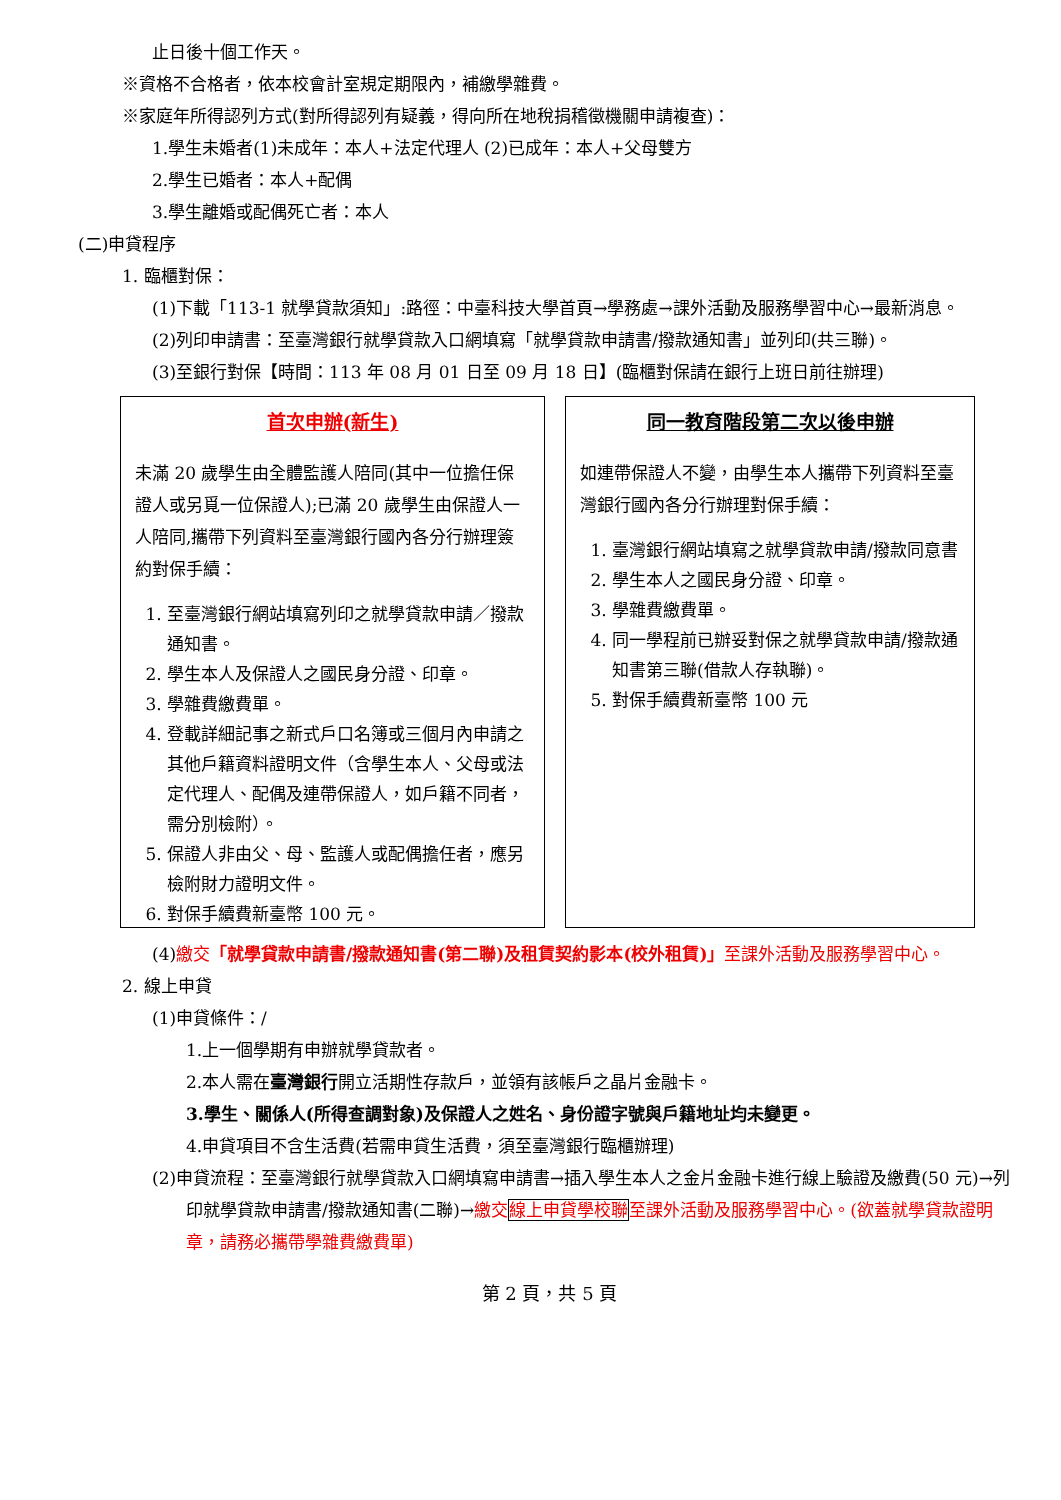止日後十個工作天。
※資格不合格者，依本校會計室規定期限內，補繳學雜費。
※家庭年所得認列方式(對所得認列有疑義，得向所在地稅捐稽徵機關申請複查)：
1.學生未婚者(1)未成年：本人+法定代理人 (2)已成年：本人+父母雙方
2.學生已婚者：本人+配偶
3.學生離婚或配偶死亡者：本人
(二)申貸程序
1. 臨櫃對保：
(1)下載「113-1 就學貸款須知」:路徑：中臺科技大學首頁→學務處→課外活動及服務學習中心→最新消息。
(2)列印申請書：至臺灣銀行就學貸款入口網填寫「就學貸款申請書/撥款通知書」並列印(共三聯)。
(3)至銀行對保【時間：113 年 08 月 01 日至 09 月 18 日】(臨櫃對保請在銀行上班日前往辦理)
首次申辦(新生)
未滿 20 歲學生由全體監護人陪同(其中一位擔任保證人或另覓一位保證人);已滿 20 歲學生由保證人一人陪同,攜帶下列資料至臺灣銀行國內各分行辦理簽約對保手續：
1. 至臺灣銀行網站填寫列印之就學貸款申請／撥款通知書。
2. 學生本人及保證人之國民身分證、印章。
3. 學雜費繳費單。
4. 登載詳細記事之新式戶口名簿或三個月內申請之其他戶籍資料證明文件（含學生本人、父母或法定代理人、配偶及連帶保證人，如戶籍不同者，需分別檢附）。
5. 保證人非由父、母、監護人或配偶擔任者，應另檢附財力證明文件。
6. 對保手續費新臺幣 100 元。
同一教育階段第二次以後申辦
如連帶保證人不變，由學生本人攜帶下列資料至臺灣銀行國內各分行辦理對保手續：
1. 臺灣銀行網站填寫之就學貸款申請/撥款同意書
2. 學生本人之國民身分證、印章。
3. 學雜費繳費單。
4. 同一學程前已辦妥對保之就學貸款申請/撥款通知書第三聯(借款人存執聯)。
5. 對保手續費新臺幣 100 元
(4)繳交「就學貸款申請書/撥款通知書(第二聯)及租賃契約影本(校外租賃)」至課外活動及服務學習中心。
2. 線上申貸
(1)申貸條件：/
1.上一個學期有申辦就學貸款者。
2.本人需在臺灣銀行開立活期性存款戶，並領有該帳戶之晶片金融卡。
3.學生、關係人(所得查調對象)及保證人之姓名、身份證字號與戶籍地址均未變更。
4.申貸項目不含生活費(若需申貸生活費，須至臺灣銀行臨櫃辦理)
(2)申貸流程：至臺灣銀行就學貸款入口網填寫申請書→插入學生本人之金片金融卡進行線上驗證及繳費(50 元)→列印就學貸款申請書/撥款通知書(二聯)→繳交線上申貸學校聯至課外活動及服務學習中心。(欲蓋就學貸款證明章，請務必攜帶學雜費繳費單)
第 2 頁，共 5 頁